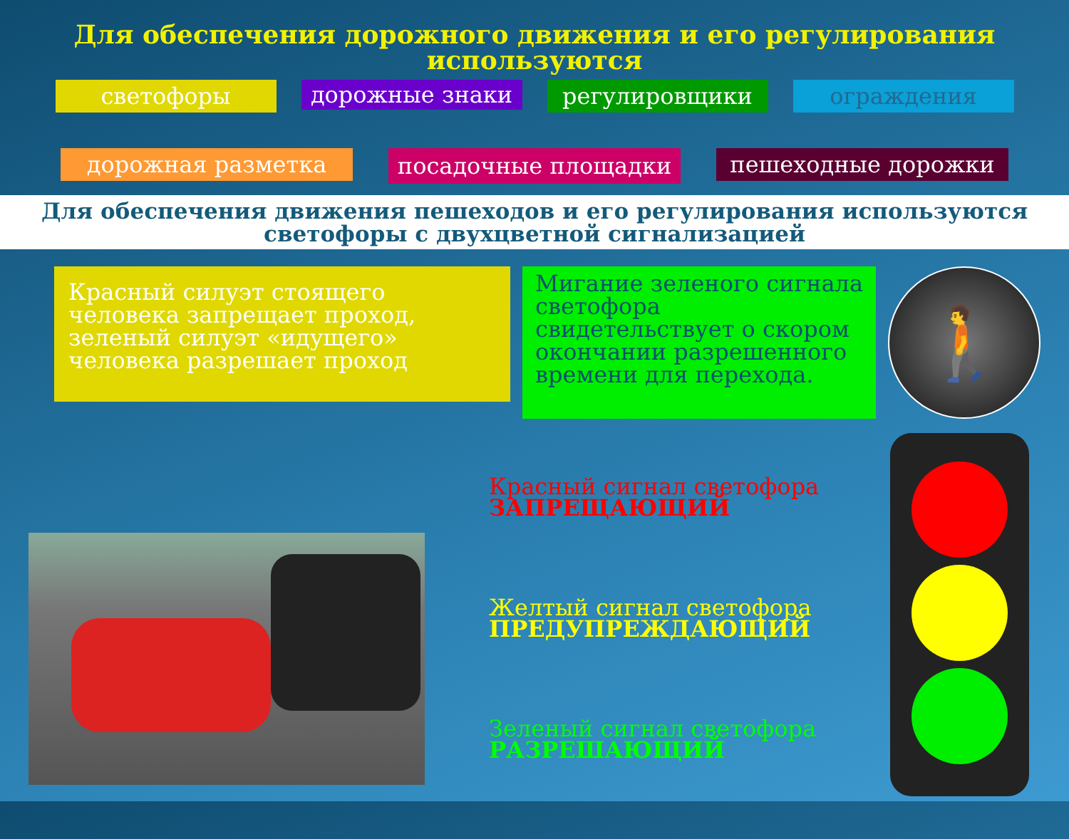Для обеспечения дорожного движения и его регулирования используются
светофоры
дорожные знаки
регулировщики ограждения
дорожная разметка
посадочные площадки
пешеходные дорожки
Для обеспечения движения пешеходов и его регулирования используются
светофоры с двухцветной сигнализацией
Красный силуэт стоящего человека запрещает проход, зеленый силуэт «идущего» человека разрешает проход
Мигание зеленого сигнала светофора свидетельствует о скором окончании разрешенного времени для перехода.
🚶
Красный сигнал светофора
ЗАПРЕЩАЮЩИЙ
Желтый сигнал светофора
ПРЕДУПРЕЖДАЮЩИЙ
Зеленый сигнал светофора
РАЗРЕШАЮЩИЙ